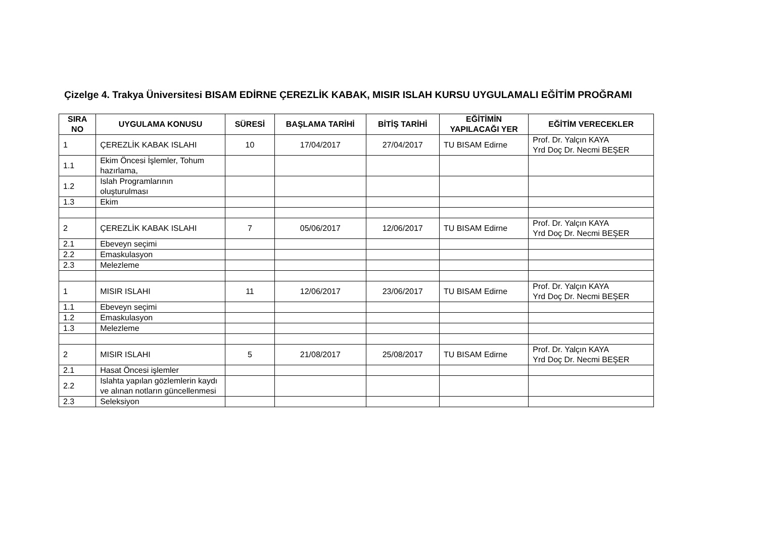Çizelge 4. Trakya Üniversitesi BISAM EDİRNE ÇEREZLİK KABAK, MISIR ISLAH KURSU UYGULAMALI EĞİTİM PROĞRAMI
| SIRA NO | UYGULAMA KONUSU | SÜRESİ | BAŞLAMA TARİHİ | BİTİŞ TARİHİ | EĞİTİMİN YAPILACAĞI YER | EĞİTİM VERECEKLER |
| --- | --- | --- | --- | --- | --- | --- |
| 1 | ÇEREZLİK KABAK ISLAHI | 10 | 17/04/2017 | 27/04/2017 | TU BISAM Edirne | Prof. Dr. Yalçın KAYA Yrd Doç Dr. Necmi BEŞER |
| 1.1 | Ekim Öncesi İşlemler, Tohum hazırlama, | | | | | |
| 1.2 | Islah Programlarının oluşturulması | | | | | |
| 1.3 | Ekim | | | | | |
| 2 | ÇEREZLİK KABAK ISLAHI | 7 | 05/06/2017 | 12/06/2017 | TU BISAM Edirne | Prof. Dr. Yalçın KAYA Yrd Doç Dr. Necmi BEŞER |
| 2.1 | Ebeveyn seçimi | | | | | |
| 2.2 | Emaskulasyon | | | | | |
| 2.3 | Melezleme | | | | | |
| 1 | MISIR ISLAHI | 11 | 12/06/2017 | 23/06/2017 | TU BISAM Edirne | Prof. Dr. Yalçın KAYA Yrd Doç Dr. Necmi BEŞER |
| 1.1 | Ebeveyn seçimi | | | | | |
| 1.2 | Emaskulasyon | | | | | |
| 1.3 | Melezleme | | | | | |
| 2 | MISIR ISLAHI | 5 | 21/08/2017 | 25/08/2017 | TU BISAM Edirne | Prof. Dr. Yalçın KAYA Yrd Doç Dr. Necmi BEŞER |
| 2.1 | Hasat Öncesi işlemler | | | | | |
| 2.2 | Islahta yapılan gözlemlerin kaydı ve alınan notların güncellenmesi | | | | | |
| 2.3 | Seleksiyon | | | | | |